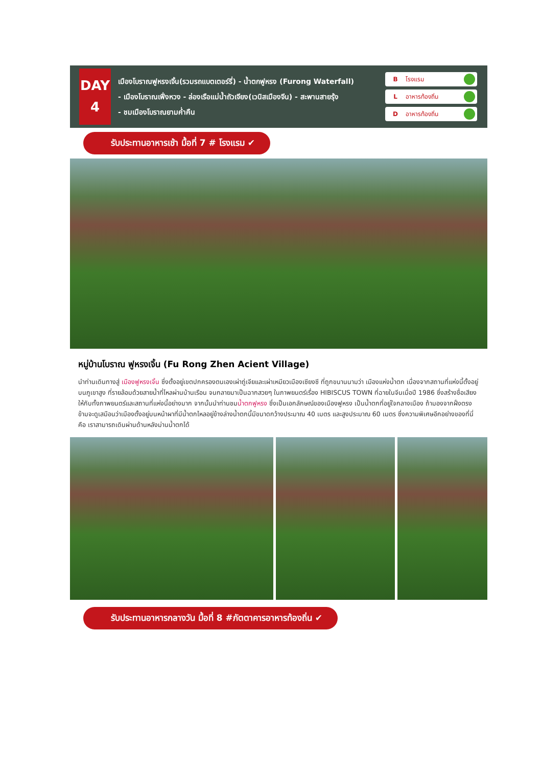DAY
4
เมืองโบราณฟูหรงเจิ้น(รวมรถแบตเตอร์รี่) - น้ำตกฟูหรง (Furong Waterfall)
- เมืองโบราณเฟิ่งหวง - ล่องเรือแม่น้ำถัวเจียง(เวนิสเมืองจีน) - สะพานสายรุ้ง
- ชมเมืองโบราณยามค่ำคืน
Bโรงแรม
Lอาหารท้องถิ่น
Dอาหารท้องถิ่น
รับประทานอาหารเช้า มื้อที่ 7 # โรงแรม ✔
หมู่บ้านโบราณ ฟูหรงเจิ้น (Fu Rong Zhen Acient Village)
นำท่านเดินทางสู่ เมืองฟูหรงเจิ้น ซึ่งตั้งอยู่เขตปกครองตนเองเผ่าถู่เจียและเผ่าเหมียวเมืองเซียงซี ที่ถูกขนานนามว่า เมืองแห่งน้ำตก เนื่องจากสถานที่แห่งนี้ตั้งอยู่บนภูเขาสูง ที่รายล้อมด้วยสายน้ำที่ไหลผ่านบ้านเรือน จนกลายมาเป็นฉากสวยๆ ในภาพยนตร์เรื่อง HIBISCUS TOWN ที่ฉายในจีนเมื่อปี 1986 ซึ่งสร้างชื่อเสียงให้กับทั้งภาพยนตร์และสถานที่แห่งนี้อย่างมาก จากนั้นนำท่านชมน้ำตกฟูหรง ซึ่งเป็นเอกลักษณ์ของเมืองฟูหรง เป็นน้ำตกที่อยู่ใจกลางเมือง ถ้ามองจากฝั่งตรงข้ามจะดูเสมือนว่าเมืองตั้งอยู่บนหน้าผาที่มีน้ำตกไหลอยู่ข้างล่างน้ำตกนี้มีขนาดกว้างประมาณ 40 เมตร และสูงประมาณ 60 เมตร ซึ่งความพิเศษอีกอย่างของที่นี่คือ เราสามารถเดินผ่านด้านหลังม่านน้ำตกได้
รับประทานอาหารกลางวัน มื้อที่ 8 #ภัตตาคารอาหารท้องถิ่น ✔